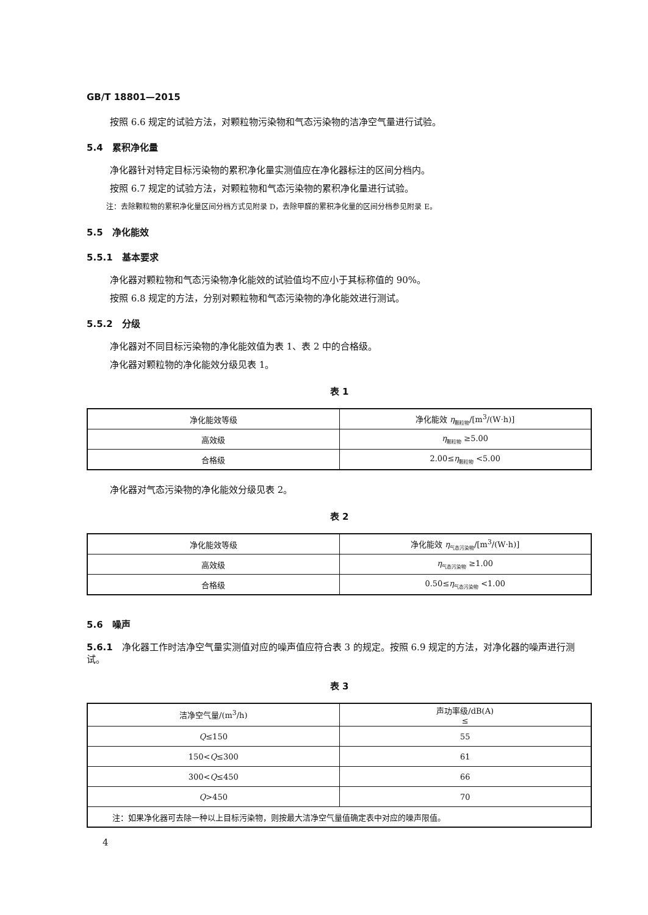GB/T 18801—2015
按照 6.6 规定的试验方法，对颗粒物污染物和气态污染物的洁净空气量进行试验。
5.4　累积净化量
净化器针对特定目标污染物的累积净化量实测值应在净化器标注的区间分档内。
按照 6.7 规定的试验方法，对颗粒物和气态污染物的累积净化量进行试验。
注：去除颗粒物的累积净化量区间分档方式见附录 D，去除甲醛的累积净化量的区间分档参见附录 E。
5.5　净化能效
5.5.1　基本要求
净化器对颗粒物和气态污染物净化能效的试验值均不应小于其标称值的 90%。
按照 6.8 规定的方法，分别对颗粒物和气态污染物的净化能效进行测试。
5.5.2　分级
净化器对不同目标污染物的净化能效值为表 1、表 2 中的合格级。
净化器对颗粒物的净化能效分级见表 1。
表 1
| 净化能效等级 | 净化能效 η<sub>颗粒物</sub>/[m<sup>3</sup>/(W·h)] |
| --- | --- |
| 高效级 | η<sub>颗粒物</sub> ≥5.00 |
| 合格级 | 2.00≤ η<sub>颗粒物</sub> <5.00 |
净化器对气态污染物的净化能效分级见表 2。
表 2
| 净化能效等级 | 净化能效 η<sub>气态污染物</sub>/[m<sup>3</sup>/(W·h)] |
| --- | --- |
| 高效级 | η<sub>气态污染物</sub> ≥1.00 |
| 合格级 | 0.50≤ η<sub>气态污染物</sub> <1.00 |
5.6　噪声
5.6.1　净化器工作时洁净空气量实测值对应的噪声值应符合表 3 的规定。按照 6.9 规定的方法，对净化器的噪声进行测试。
表 3
| 洁净空气量/(m<sup>3</sup>/h) | 声功率级/dB(A) ≤ |
| --- | --- |
| Q ≤150 | 55 |
| 150< Q ≤300 | 61 |
| 300< Q ≤450 | 66 |
| Q >450 | 70 |
| 注：如果净化器可去除一种以上目标污染物，则按最大洁净空气量值确定表中对应的噪声限值。 | |
4